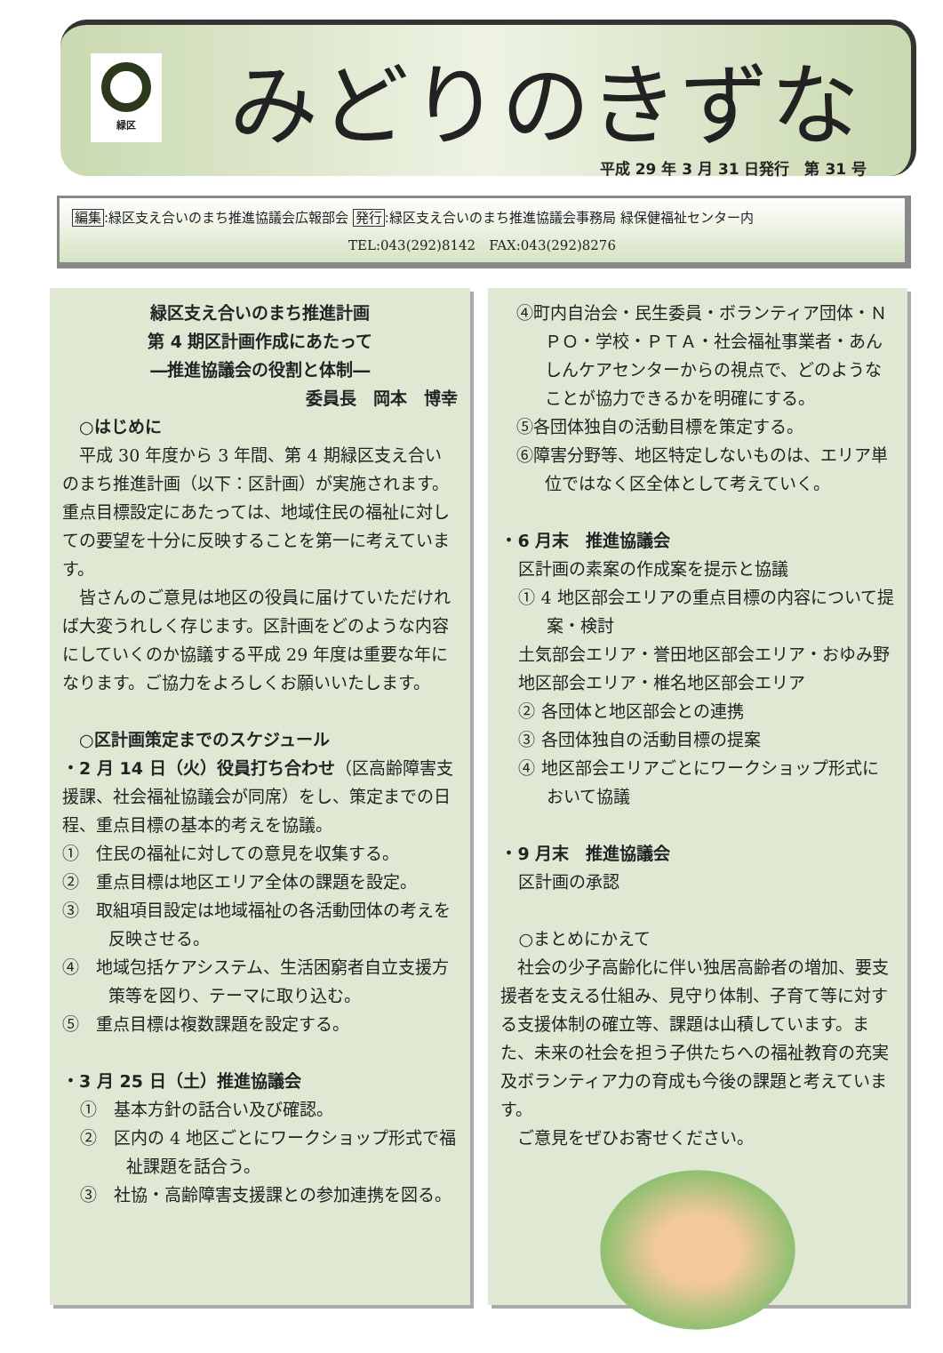緑区 みどりのきずな
平成 29 年 3 月 31 日発行　第 31 号
編集:緑区支え合いのまち推進協議会広報部会 発行:緑区支え合いのまち推進協議会事務局 緑保健福祉センター内
TEL:043(292)8142　FAX:043(292)8276
緑区支え合いのまち推進計画
第 4 期区計画作成にあたって
―推進協議会の役割と体制―
委員長　岡本　博幸
　○はじめに
　平成 30 年度から 3 年間、第 4 期緑区支え合いのまち推進計画（以下：区計画）が実施されます。重点目標設定にあたっては、地域住民の福祉に対しての要望を十分に反映することを第一に考えています。
　皆さんのご意見は地区の役員に届けていただければ大変うれしく存じます。区計画をどのような内容にしていくのか協議する平成 29 年度は重要な年になります。ご協力をよろしくお願いいたします。
　○区計画策定までのスケジュール
・2 月 14 日（火）役員打ち合わせ（区高齢障害支援課、社会福祉協議会が同席）をし、策定までの日程、重点目標の基本的考えを協議。
①　住民の福祉に対しての意見を収集する。
②　重点目標は地区エリア全体の課題を設定。
③　取組項目設定は地域福祉の各活動団体の考えを反映させる。
④　地域包括ケアシステム、生活困窮者自立支援方策等を図り、テーマに取り込む。
⑤　重点目標は複数課題を設定する。
・3 月 25 日（土）推進協議会
①　基本方針の話合い及び確認。
②　区内の 4 地区ごとにワークショップ形式で福祉課題を話合う。
③　社協・高齢障害支援課との参加連携を図る。
④町内自治会・民生委員・ボランティア団体・ＮＰＯ・学校・ＰＴＡ・社会福祉事業者・あんしんケアセンターからの視点で、どのようなことが協力できるかを明確にする。
⑤各団体独自の活動目標を策定する。
⑥障害分野等、地区特定しないものは、エリア単位ではなく区全体として考えていく。
・6 月末　推進協議会
区計画の素案の作成案を提示と協議
① 4 地区部会エリアの重点目標の内容について提案・検討
土気部会エリア・誉田地区部会エリア・おゆみ野地区部会エリア・椎名地区部会エリア
② 各団体と地区部会との連携
③ 各団体独自の活動目標の提案
④ 地区部会エリアごとにワークショップ形式において協議
・9 月末　推進協議会
区計画の承認
○まとめにかえて
　社会の少子高齢化に伴い独居高齢者の増加、要支援者を支える仕組み、見守り体制、子育て等に対する支援体制の確立等、課題は山積しています。また、未来の社会を担う子供たちへの福祉教育の充実及ボランティア力の育成も今後の課題と考えています。
　ご意見をぜひお寄せください。